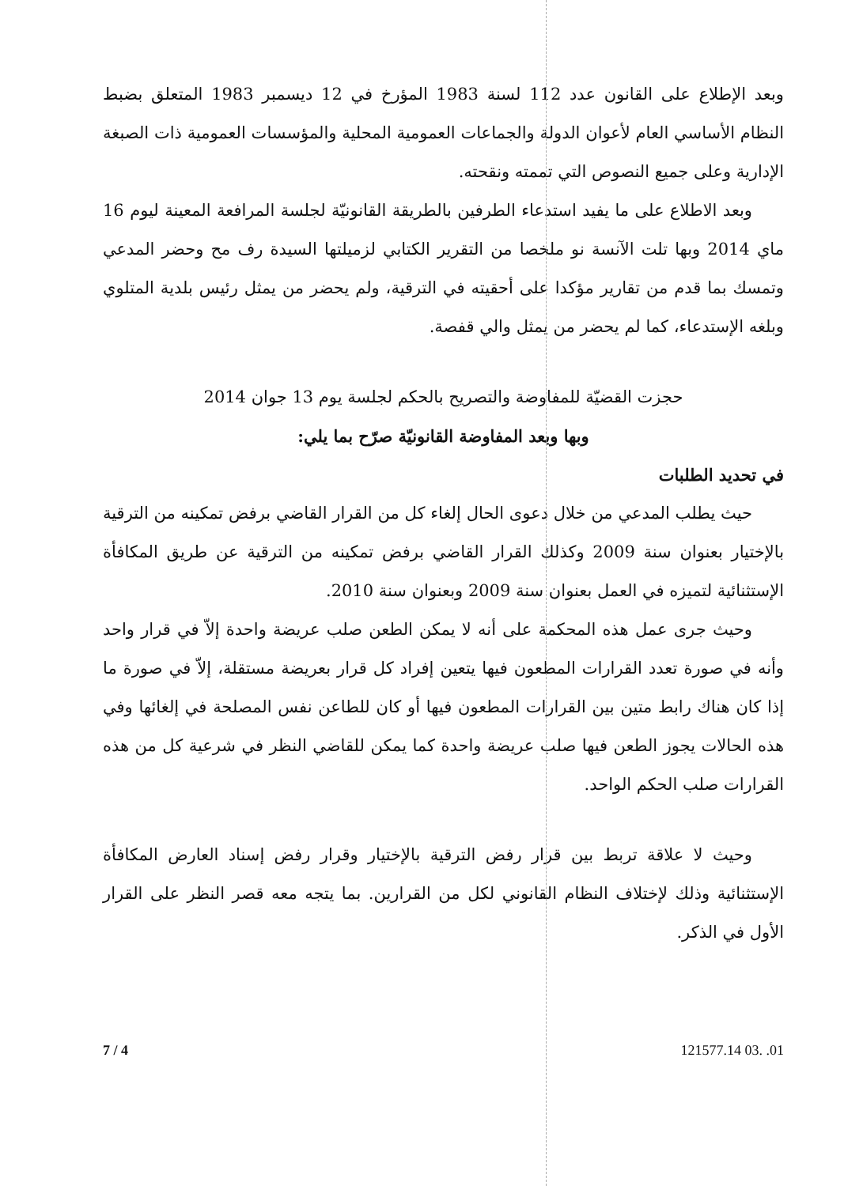وبعد الإطلاع على القانون عدد 112 لسنة 1983 المؤرخ في 12 ديسمبر 1983 المتعلق بضبط النظام الأساسي العام لأعوان الدولة والجماعات العمومية المحلية والمؤسسات العمومية ذات الصبغة الإدارية وعلى جميع النصوص التي تممته ونقحته.
وبعد الاطلاع على ما يفيد استدعاء الطرفين بالطريقة القانونيّة لجلسة المرافعة المعينة ليوم 16 ماي 2014 وبها تلت الآنسة نو ملخصا من التقرير الكتابي لزميلتها السيدة رف مح وحضر المدعي وتمسك بما قدم من تقارير مؤكدا على أحقيته في الترقية، ولم يحضر من يمثل رئيس بلدية المتلوي وبلغه الإستدعاء، كما لم يحضر من يمثل والي قفصة.
حجزت القضيّة للمفاوضة والتصريح بالحكم لجلسة يوم 13 جوان 2014
وبها وبعد المفاوضة القانونيّة صرّح بما يلي:
في تحديد الطلبات
حيث يطلب المدعي من خلال دعوى الحال إلغاء كل من القرار القاضي برفض تمكينه من الترقية بالإختيار بعنوان سنة 2009 وكذلك القرار القاضي برفض تمكينه من الترقية عن طريق المكافأة الإستثنائية لتميزه في العمل بعنوان سنة 2009 وبعنوان سنة 2010.
وحيث جرى عمل هذه المحكمة على أنه لا يمكن الطعن صلب عريضة واحدة إلاّ في قرار واحد وأنه في صورة تعدد القرارات المطعون فيها يتعين إفراد كل قرار بعريضة مستقلة، إلاّ في صورة ما إذا كان هناك رابط متين بين القرارات المطعون فيها أو كان للطاعن نفس المصلحة في إلغائها وفي هذه الحالات يجوز الطعن فيها صلب عريضة واحدة كما يمكن للقاضي النظر في شرعية كل من هذه القرارات صلب الحكم الواحد.
وحيث لا علاقة تربط بين قرار رفض الترقية بالإختيار وقرار رفض إسناد العارض المكافأة الإستثنائية وذلك لإختلاف النظام القانوني لكل من القرارين. بما يتجه معه قصر النظر على القرار الأول في الذكر.
7 / 4 121577.14 03. .01